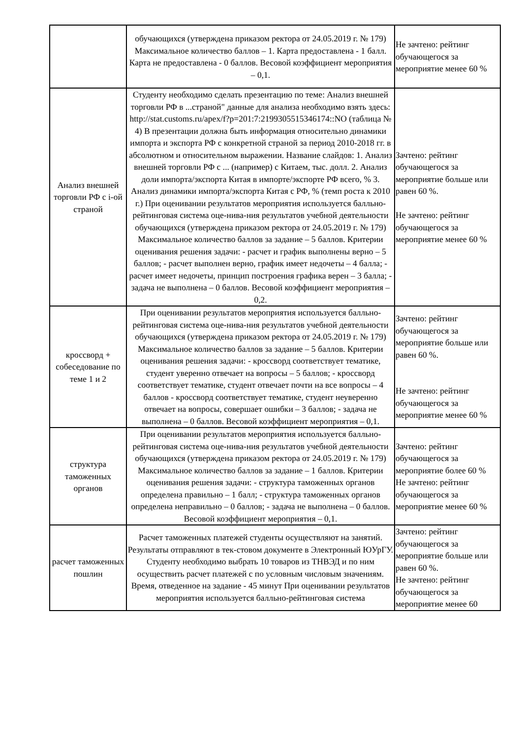| | обучающихся (утверждена приказом ректора от 24.05.2019 г. № 179) Максимальное количество баллов – 1. Карта предоставлена - 1 балл. Карта не предоставлена - 0 баллов. Весовой коэффициент мероприятия – 0,1. | Не зачтено: рейтинг обучающегося за мероприятие менее 60 % |
| Анализ внешней торговли РФ с i-ой страной | Студенту необходимо сделать презентацию по теме: Анализ внешней торговли РФ в ...страной" данные для анализа необходимо взять здесь: http://stat.customs.ru/apex/f?p=201:7:2199305515346174::NO (таблица № 4) В презентации должна быть информация относительно динамики импорта и экспорта РФ с конкретной страной за период 2010-2018 гг. в абсолютном и относительном выражении. Название слайдов: 1. Анализ внешней торговли РФ с ... (например) с Китаем, тыс. долл. 2. Анализ доли импорта/экспорта Китая в импорте/экспорте РФ всего, % 3. Анализ динамики импорта/экспорта Китая с РФ, % (темп роста к 2010 г.) При оценивании результатов мероприятия используется балльно-рейтинговая система оце-нива-ния результатов учебной деятельности обучающихся (утверждена приказом ректора от 24.05.2019 г. № 179) Максимальное количество баллов за задание – 5 баллов. Критерии оценивания решения задачи: - расчет и график выполнены верно – 5 баллов; - расчет выполнен верно, график имеет недочеты – 4 балла; - расчет имеет недочеты, принцип построения графика верен – 3 балла; - задача не выполнена – 0 баллов. Весовой коэффициент мероприятия – 0,2. | Зачтено: рейтинг обучающегося за мероприятие больше или равен 60 %. Не зачтено: рейтинг обучающегося за мероприятие менее 60 % |
| кроссворд + собеседование по теме 1 и 2 | При оценивании результатов мероприятия используется балльно-рейтинговая система оце-нива-ния результатов учебной деятельности обучающихся (утверждена приказом ректора от 24.05.2019 г. № 179) Максимальное количество баллов за задание – 5 баллов. Критерии оценивания решения задачи: - кроссворд соответствует тематике, студент уверенно отвечает на вопросы – 5 баллов; - кроссворд соответствует тематике, студент отвечает почти на все вопросы – 4 баллов - кроссворд соответствует тематике, студент неуверенно отвечает на вопросы, совершает ошибки – 3 баллов; - задача не выполнена – 0 баллов. Весовой коэффициент мероприятия – 0,1. | Зачтено: рейтинг обучающегося за мероприятие больше или равен 60 %. Не зачтено: рейтинг обучающегося за мероприятие менее 60 % |
| структура таможенных органов | При оценивании результатов мероприятия используется балльно-рейтинговая система оце-нива-ния результатов учебной деятельности обучающихся (утверждена приказом ректора от 24.05.2019 г. № 179) Максимальное количество баллов за задание – 1 баллов. Критерии оценивания решения задачи: - структура таможенных органов определена правильно – 1 балл; - структура таможенных органов определена неправильно – 0 баллов; - задача не выполнена – 0 баллов. Весовой коэффициент мероприятия – 0,1. | Зачтено: рейтинг обучающегося за мероприятие более 60 % Не зачтено: рейтинг обучающегося за мероприятие менее 60 % |
| расчет таможенных пошлин | Расчет таможенных платежей студенты осуществляют на занятий. Результаты отправляют в тек-стовом документе в Электронный ЮУрГУ. Студенту необходимо выбрать 10 товаров из ТНВЭД и по ним осуществить расчет платежей с по условным числовым значениям. Время, отведенное на задание - 45 минут При оценивании результатов мероприятия используется балльно-рейтинговая система | Зачтено: рейтинг обучающегося за мероприятие больше или равен 60 %. Не зачтено: рейтинг обучающегося за мероприятие менее 60 |